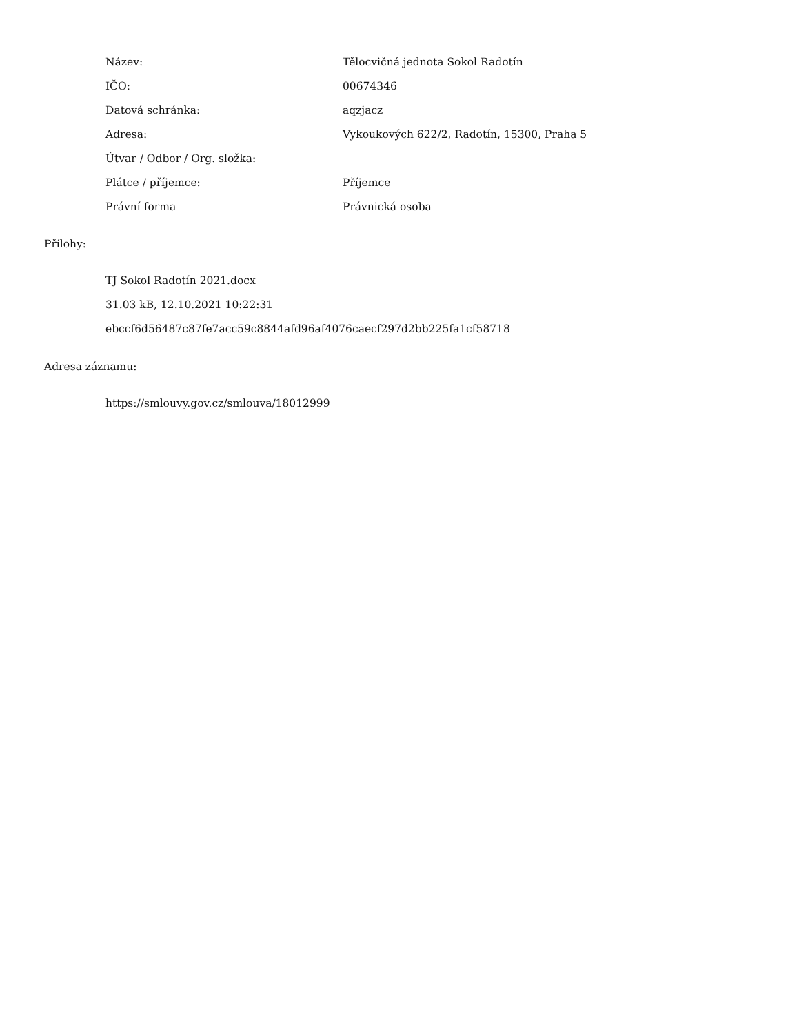| Název: | Tělocvičná jednota Sokol Radotín |
| IČO: | 00674346 |
| Datová schránka: | aqzjacz |
| Adresa: | Vykoukových 622/2, Radotín, 15300, Praha 5 |
| Útvar / Odbor / Org. složka: | |
| Plátce / příjemce: | Příjemce |
| Právní forma | Právnická osoba |
Přílohy:
TJ Sokol Radotín 2021.docx
31.03 kB, 12.10.2021 10:22:31
ebccf6d56487c87fe7acc59c8844afd96af4076caecf297d2bb225fa1cf58718
Adresa záznamu:
https://smlouvy.gov.cz/smlouva/18012999